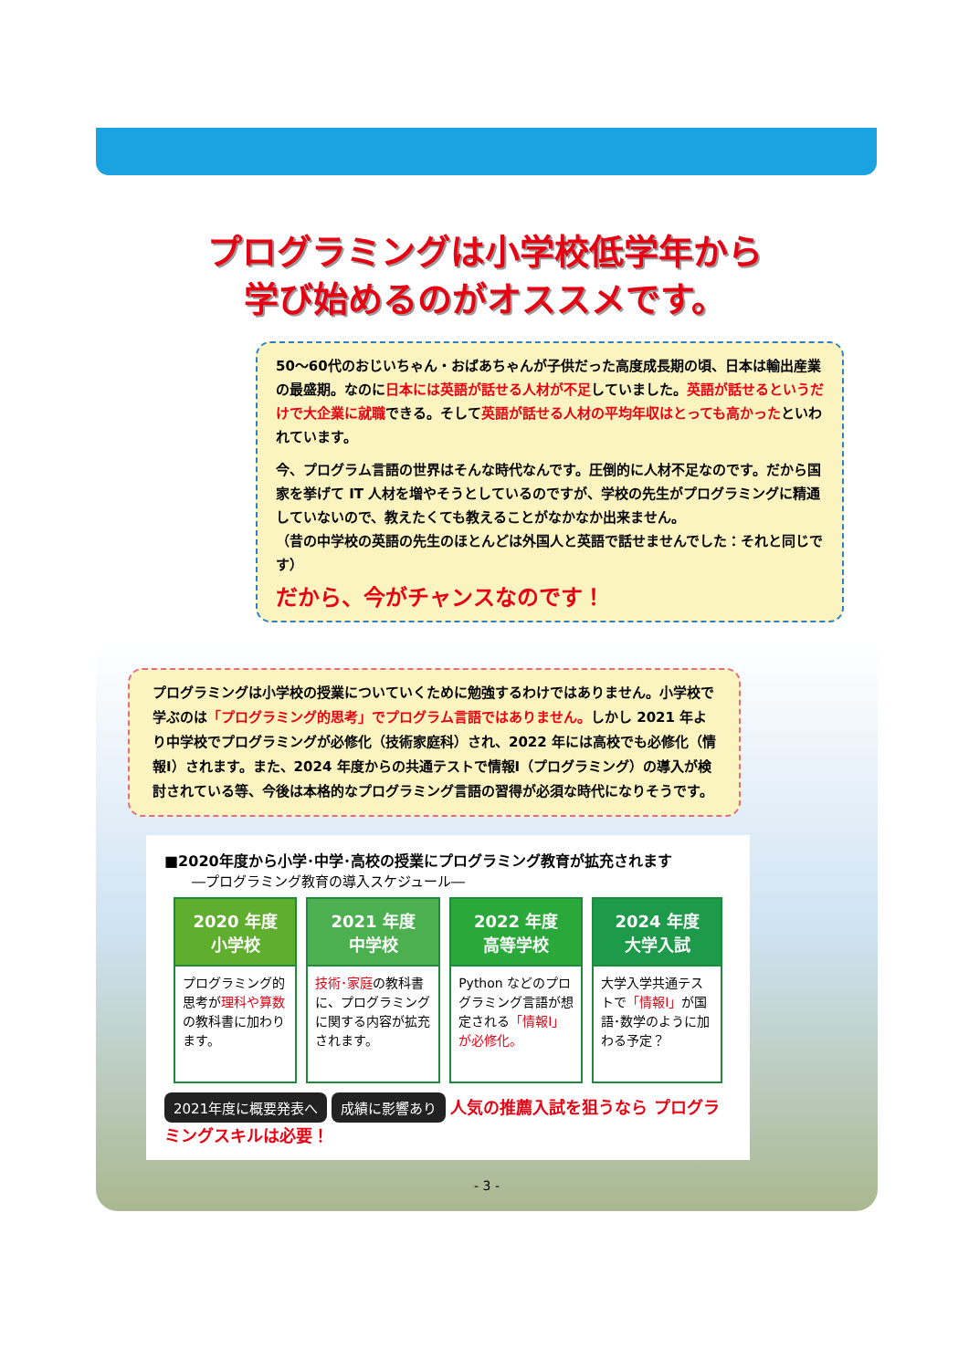プログラミングは小学校低学年から
学び始めるのがオススメです。
50～60代のおじいちゃん・おばあちゃんが子供だった高度成長期の頃、日本は輸出産業の最盛期。なのに日本には英語が話せる人材が不足していました。英語が話せるというだけで大企業に就職できる。そして英語が話せる人材の平均年収はとっても高かったといわれています。
今、プログラム言語の世界はそんな時代なんです。圧倒的に人材不足なのです。だから国家を挙げて IT 人材を増やそうとしているのですが、学校の先生がプログラミングに精通していないので、教えたくても教えることがなかなか出来ません。
（昔の中学校の英語の先生のほとんどは外国人と英語で話せませんでした：それと同じです）
だから、今がチャンスなのです！
プログラミングは小学校の授業についていくために勉強するわけではありません。小学校で学ぶのは「プログラミング的思考」でプログラム言語ではありません。しかし 2021 年より中学校でプログラミングが必修化（技術家庭科）され、2022 年には高校でも必修化（情報Ⅰ）されます。また、2024 年度からの共通テストで情報Ⅰ（プログラミング）の導入が検討されている等、今後は本格的なプログラミング言語の習得が必須な時代になりそうです。
■2020年度から小学･中学･高校の授業にプログラミング教育が拡充されます
―プログラミング教育の導入スケジュール―
| 2020 年度 小学校 | 2021 年度 中学校 | 2022 年度 高等学校 | 2024 年度 大学入試 |
| --- | --- | --- | --- |
| プログラミング的思考が 理科や算数 の教科書に加わります。 | 技術･家庭 の教科書に、プログラミングに関する内容が拡充されます。 | Python などのプログラミング言語が想定される 「情報Ⅰ」が必修化。 | 大学入学共通テストで 「情報Ⅰ」 が国語･数学のように加わる予定？ |
2021年度に概要発表へ 成績に影響あり 人気の推薦入試を狙うなら プログラミングスキルは必要！
- 3 -